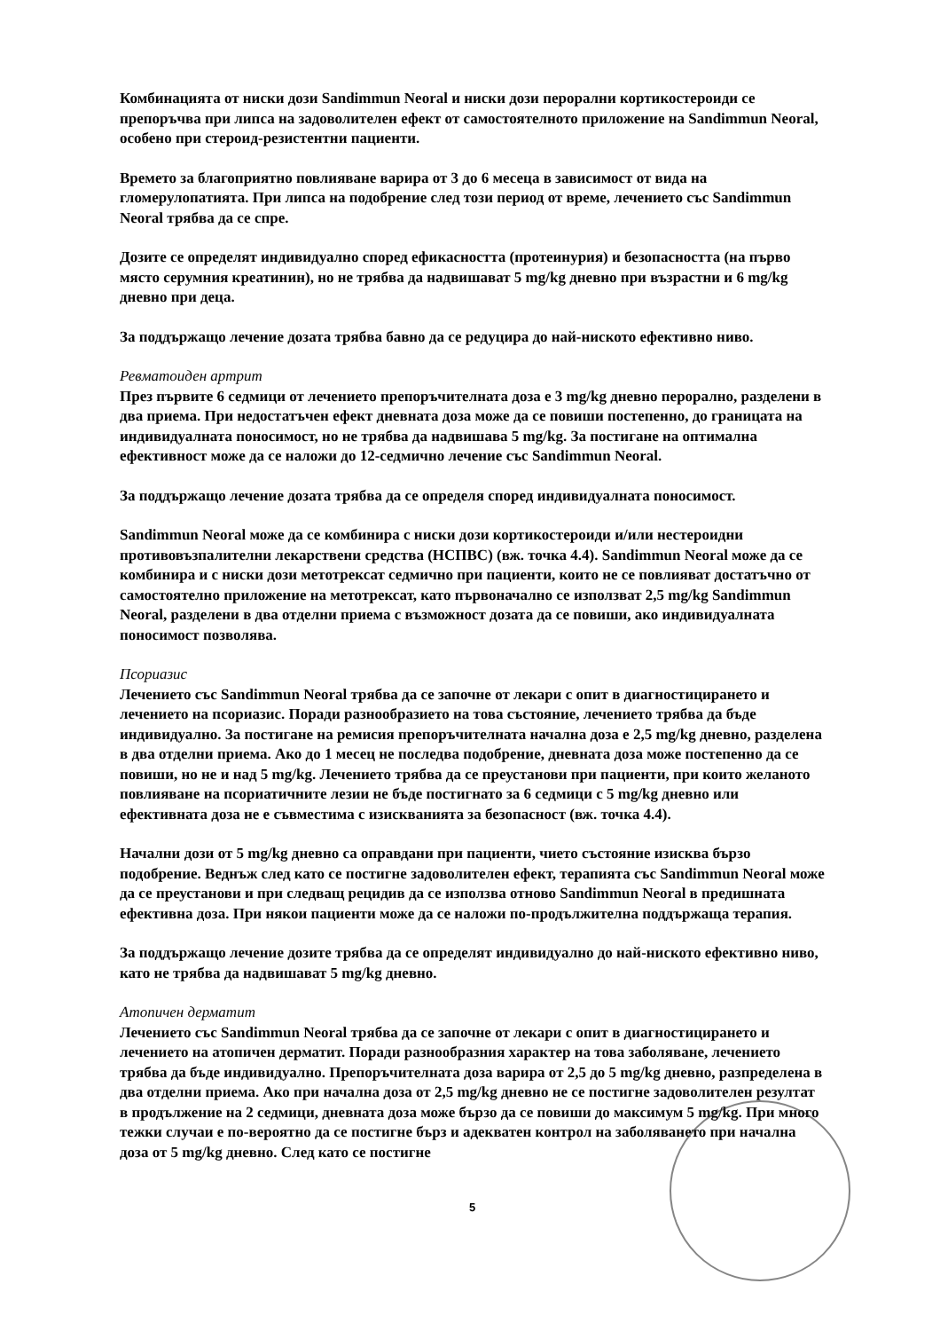Комбинацията от ниски дози Sandimmun Neoral и ниски дози перорални кортикостероиди се препоръчва при липса на задоволителен ефект от самостоятелното приложение на Sandimmun Neoral, особено при стероид-резистентни пациенти.
Времето за благоприятно повлияване варира от 3 до 6 месеца в зависимост от вида на гломерулопатията. При липса на подобрение след този период от време, лечението със Sandimmun Neoral трябва да се спре.
Дозите се определят индивидуално според ефикасността (протеинурия) и безопасността (на първо място серумния креатинин), но не трябва да надвишават 5 mg/kg дневно при възрастни и 6 mg/kg дневно при деца.
За поддържащо лечение дозата трябва бавно да се редуцира до най-ниското ефективно ниво.
Ревматоиден артрит
През първите 6 седмици от лечението препоръчителната доза е 3 mg/kg дневно перорално, разделени в два приема. При недостатъчен ефект дневната доза може да се повиши постепенно, до границата на индивидуалната поносимост, но не трябва да надвишава 5 mg/kg. За постигане на оптимална ефективност може да се наложи до 12-седмично лечение със Sandimmun Neoral.
За поддържащо лечение дозата трябва да се определя според индивидуалната поносимост.
Sandimmun Neoral може да се комбинира с ниски дози кортикостероиди и/или нестероидни противовъзпалителни лекарствени средства (НСПВС) (вж. точка 4.4). Sandimmun Neoral може да се комбинира и с ниски дози метотрексат седмично при пациенти, които не се повлияват достатъчно от самостоятелно приложение на метотрексат, като първоначално се използват 2,5 mg/kg Sandimmun Neoral, разделени в два отделни приема с възможност дозата да се повиши, ако индивидуалната поносимост позволява.
Псориазис
Лечението със Sandimmun Neoral трябва да се започне от лекари с опит в диагностицирането и лечението на псориазис. Поради разнообразието на това състояние, лечението трябва да бъде индивидуално. За постигане на ремисия препоръчителната начална доза е 2,5 mg/kg дневно, разделена в два отделни приема. Ако до 1 месец не последва подобрение, дневната доза може постепенно да се повиши, но не и над 5 mg/kg. Лечението трябва да се преустанови при пациенти, при които желаното повлияване на псориатичните лезии не бъде постигнато за 6 седмици с 5 mg/kg дневно или ефективната доза не е съвместима с изискванията за безопасност (вж. точка 4.4).
Начални дози от 5 mg/kg дневно са оправдани при пациенти, чието състояние изисква бързо подобрение. Веднъж след като се постигне задоволителен ефект, терапията със Sandimmun Neoral може да се преустанови и при следващ рецидив да се използва отново Sandimmun Neoral в предишната ефективна доза. При някои пациенти може да се наложи по-продължителна поддържаща терапия.
За поддържащо лечение дозите трябва да се определят индивидуално до най-ниското ефективно ниво, като не трябва да надвишават 5 mg/kg дневно.
Атопичен дерматит
Лечението със Sandimmun Neoral трябва да се започне от лекари с опит в диагностицирането и лечението на атопичен дерматит. Поради разнообразния характер на това заболяване, лечението трябва да бъде индивидуално. Препоръчителната доза варира от 2,5 до 5 mg/kg дневно, разпределена в два отделни приема. Ако при начална доза от 2,5 mg/kg дневно не се постигне задоволителен резултат в продължение на 2 седмици, дневната доза може бързо да се повиши до максимум 5 mg/kg. При много тежки случаи е по-вероятно да се постигне бърз и адекватен контрол на заболяването при начална доза от 5 mg/kg дневно. След като се постигне
5